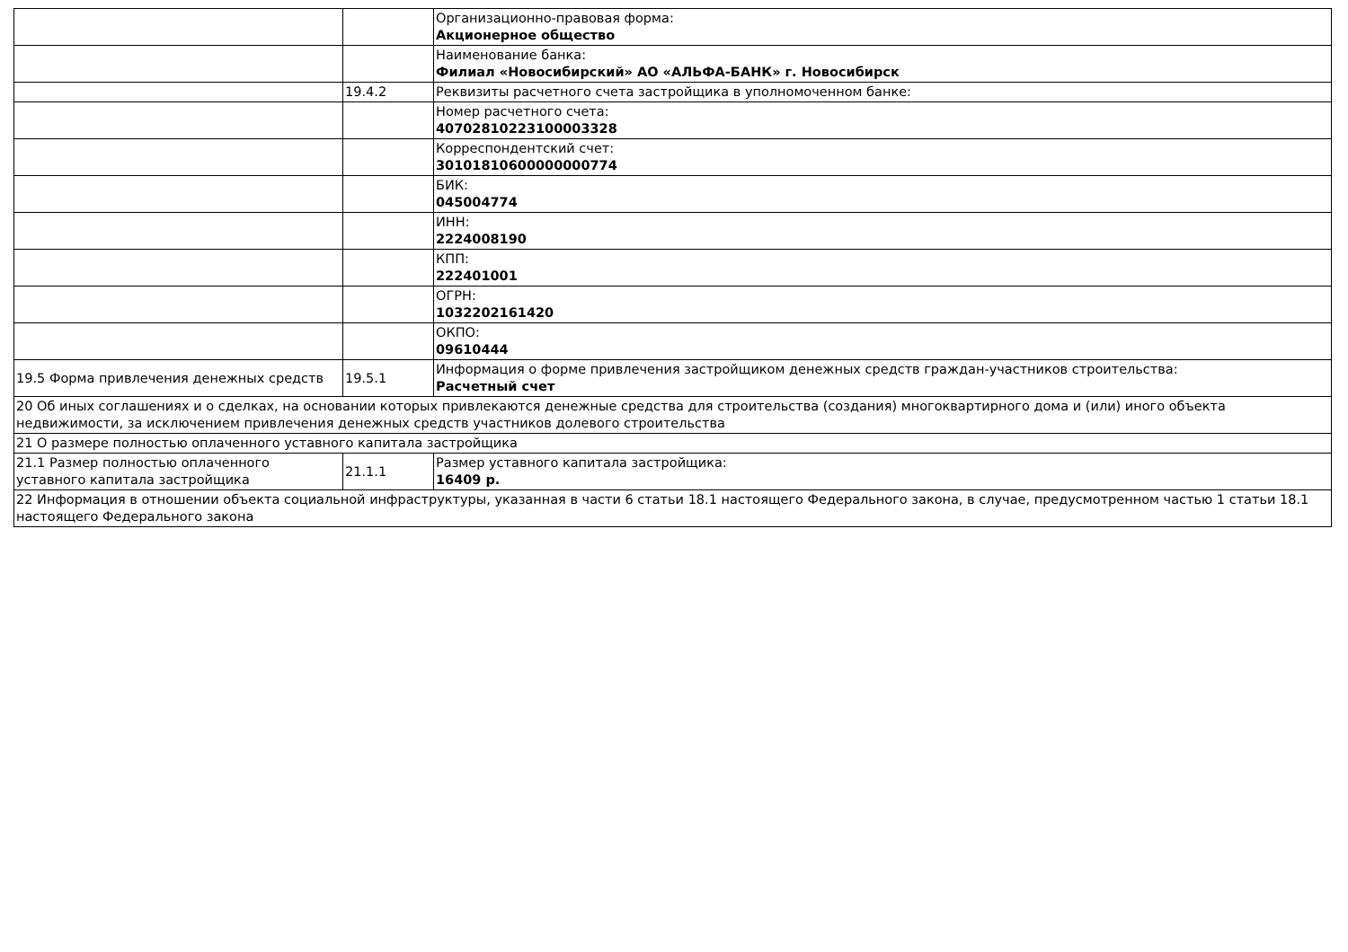| | | Организационно-правовая форма: Акционерное общество |
| | | Наименование банка: Филиал «Новосибирский» АО «АЛЬФА-БАНК» г. Новосибирск |
| | 19.4.2 | Реквизиты расчетного счета застройщика в уполномоченном банке: |
| | | Номер расчетного счета: 40702810223100003328 |
| | | Корреспондентский счет: 30101810600000000774 |
| | | БИК: 045004774 |
| | | ИНН: 2224008190 |
| | | КПП: 222401001 |
| | | ОГРН: 1032202161420 |
| | | ОКПО: 09610444 |
| 19.5 Форма привлечения денежных средств | 19.5.1 | Информация о форме привлечения застройщиком денежных средств граждан-участников строительства: Расчетный счет |
| 20 Об иных соглашениях и о сделках, на основании которых привлекаются денежные средства для строительства (создания) многоквартирного дома и (или) иного объекта недвижимости, за исключением привлечения денежных средств участников долевого строительства | | |
| 21 О размере полностью оплаченного уставного капитала застройщика | | |
| 21.1 Размер полностью оплаченного уставного капитала застройщика | 21.1.1 | Размер уставного капитала застройщика: 16409 р. |
| 22 Информация в отношении объекта социальной инфраструктуры, указанная в части 6 статьи 18.1 настоящего Федерального закона, в случае, предусмотренном частью 1 статьи 18.1 настоящего Федерального закона | | |